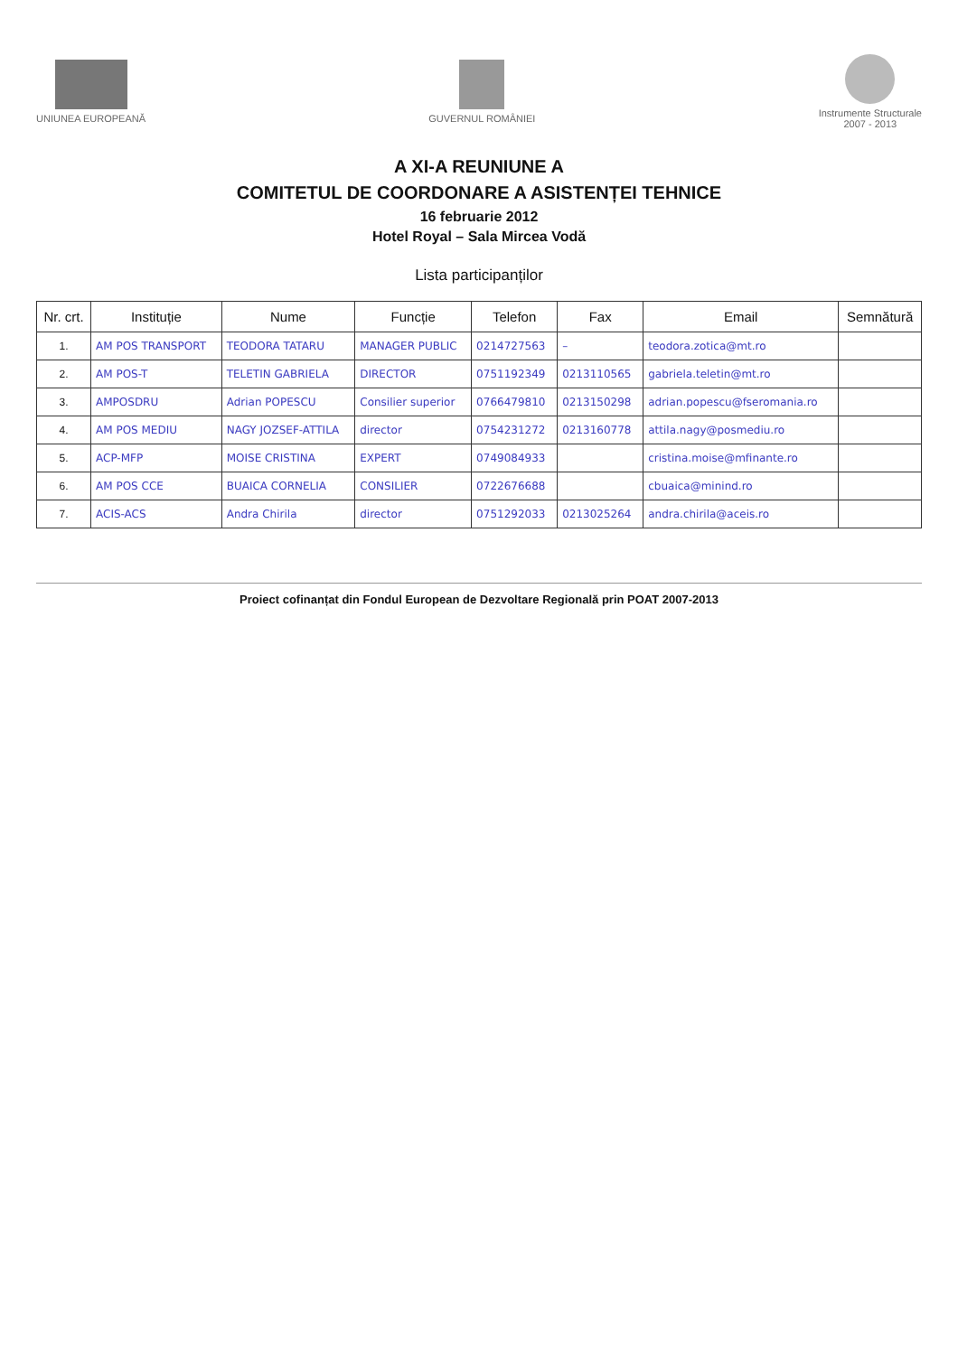UNIUNEA EUROPEANĂ GUVERNUL ROMÂNIEI
Instrumente Structurale
2007 - 2013
A XI-A REUNIUNE A
COMITETUL DE COORDONARE A ASISTENȚEI TEHNICE
16 februarie 2012
Hotel Royal – Sala Mircea Vodă
Lista participanților
| Nr. crt. | Instituție | Nume | Funcție | Telefon | Fax | Email | Semnătură |
| --- | --- | --- | --- | --- | --- | --- | --- |
| 1. | AM POS TRANSPORT | TEODORA TATARU | MANAGER PUBLIC | 0214727563 | – | teodora.zotica@mt.ro | |
| 2. | AM POS-T | TELETIN GABRIELA | DIRECTOR | 0751192349 | 0213110565 | gabriela.teletin@mt.ro | |
| 3. | AMPOSDRU | Adrian POPESCU | Consilier superior | 0766479810 | 0213150298 | adrian.popescu@fseromania.ro | |
| 4. | AM POS MEDIU | NAGY JOZSEF-ATTILA | director | 0754231272 | 0213160778 | attila.nagy@posmediu.ro | |
| 5. | ACP-MFP | MOISE CRISTINA | EXPERT | 0749084933 | | cristina.moise@mfinante.ro | |
| 6. | AM POS CCE | BUAICA CORNELIA | CONSILIER | 0722676688 | | cbuaica@minind.ro | |
| 7. | ACIS-ACS | Andra Chirila | director | 0751292033 | 0213025264 | andra.chirila@aceis.ro | |
Proiect cofinanțat din Fondul European de Dezvoltare Regională prin POAT 2007-2013